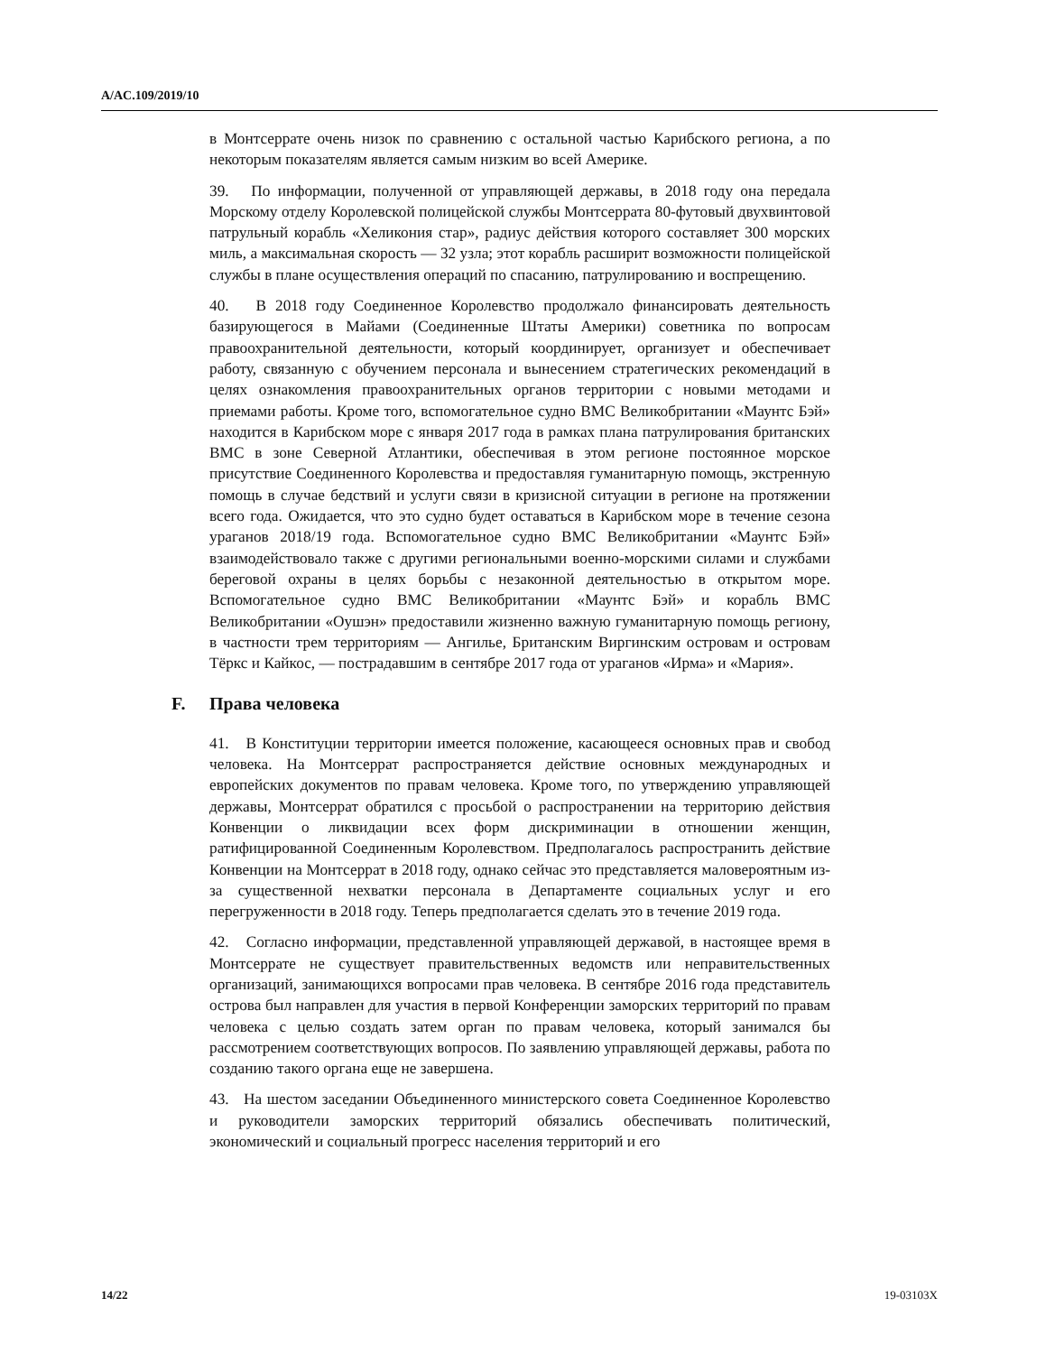A/AC.109/2019/10
в Монтсеррате очень низок по сравнению с остальной частью Карибского региона, а по некоторым показателям является самым низким во всей Америке.
39. По информации, полученной от управляющей державы, в 2018 году она передала Морскому отделу Королевской полицейской службы Монтсеррата 80-футовый двухвинтовой патрульный корабль «Хеликония стар», радиус действия которого составляет 300 морских миль, а максимальная скорость — 32 узла; этот корабль расширит возможности полицейской службы в плане осуществления операций по спасанию, патрулированию и воспрещению.
40. В 2018 году Соединенное Королевство продолжало финансировать деятельность базирующегося в Майами (Соединенные Штаты Америки) советника по вопросам правоохранительной деятельности, который координирует, организует и обеспечивает работу, связанную с обучением персонала и вынесением стратегических рекомендаций в целях ознакомления правоохранительных органов территории с новыми методами и приемами работы. Кроме того, вспомогательное судно ВМС Великобритании «Маунтс Бэй» находится в Карибском море с января 2017 года в рамках плана патрулирования британских ВМС в зоне Северной Атлантики, обеспечивая в этом регионе постоянное морское присутствие Соединенного Королевства и предоставляя гуманитарную помощь, экстренную помощь в случае бедствий и услуги связи в кризисной ситуации в регионе на протяжении всего года. Ожидается, что это судно будет оставаться в Карибском море в течение сезона ураганов 2018/19 года. Вспомогательное судно ВМС Великобритании «Маунтс Бэй» взаимодействовало также с другими региональными военно-морскими силами и службами береговой охраны в целях борьбы с незаконной деятельностью в открытом море. Вспомогательное судно ВМС Великобритании «Маунтс Бэй» и корабль ВМС Великобритании «Оушэн» предоставили жизненно важную гуманитарную помощь региону, в частности трем территориям — Ангилье, Британским Виргинским островам и островам Тёркс и Кайкос, — пострадавшим в сентябре 2017 года от ураганов «Ирма» и «Мария».
F. Права человека
41. В Конституции территории имеется положение, касающееся основных прав и свобод человека. На Монтсеррат распространяется действие основных международных и европейских документов по правам человека. Кроме того, по утверждению управляющей державы, Монтсеррат обратился с просьбой о распространении на территорию действия Конвенции о ликвидации всех форм дискриминации в отношении женщин, ратифицированной Соединенным Королевством. Предполагалось распространить действие Конвенции на Монтсеррат в 2018 году, однако сейчас это представляется маловероятным из-за существенной нехватки персонала в Департаменте социальных услуг и его перегруженности в 2018 году. Теперь предполагается сделать это в течение 2019 года.
42. Согласно информации, представленной управляющей державой, в настоящее время в Монтсеррате не существует правительственных ведомств или неправительственных организаций, занимающихся вопросами прав человека. В сентябре 2016 года представитель острова был направлен для участия в первой Конференции заморских территорий по правам человека с целью создать затем орган по правам человека, который занимался бы рассмотрением соответствующих вопросов. По заявлению управляющей державы, работа по созданию такого органа еще не завершена.
43. На шестом заседании Объединенного министерского совета Соединенное Королевство и руководители заморских территорий обязались обеспечивать политический, экономический и социальный прогресс населения территорий и его
14/22 19-03103X